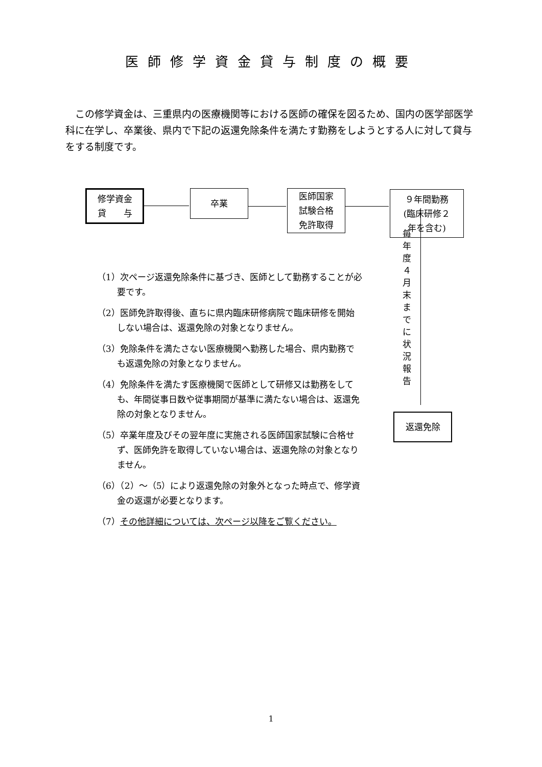医師修学資金貸与制度の概要
この修学資金は、三重県内の医療機関等における医師の確保を図るため、国内の医学部医学科に在学し、卒業後、県内で下記の返還免除条件を満たす勤務をしようとする人に対して貸与をする制度です。
修学資金
貸　　与
卒業
医師国家
試験合格
免許取得
９年間勤務
(臨床研修２
年を含む)
毎年度４月末までに状況報告
返還免除
（1）次ページ返還免除条件に基づき、医師として勤務することが必要です。
（2）医師免許取得後、直ちに県内臨床研修病院で臨床研修を開始しない場合は、返還免除の対象となりません。
（3）免除条件を満たさない医療機関へ勤務した場合、県内勤務でも返還免除の対象となりません。
（4）免除条件を満たす医療機関で医師として研修又は勤務をしても、年間従事日数や従事期間が基準に満たない場合は、返還免除の対象となりません。
（5）卒業年度及びその翌年度に実施される医師国家試験に合格せず、医師免許を取得していない場合は、返還免除の対象となりません。
（6）（2）～（5）により返還免除の対象外となった時点で、修学資金の返還が必要となります。
（7）その他詳細については、次ページ以降をご覧ください。
1